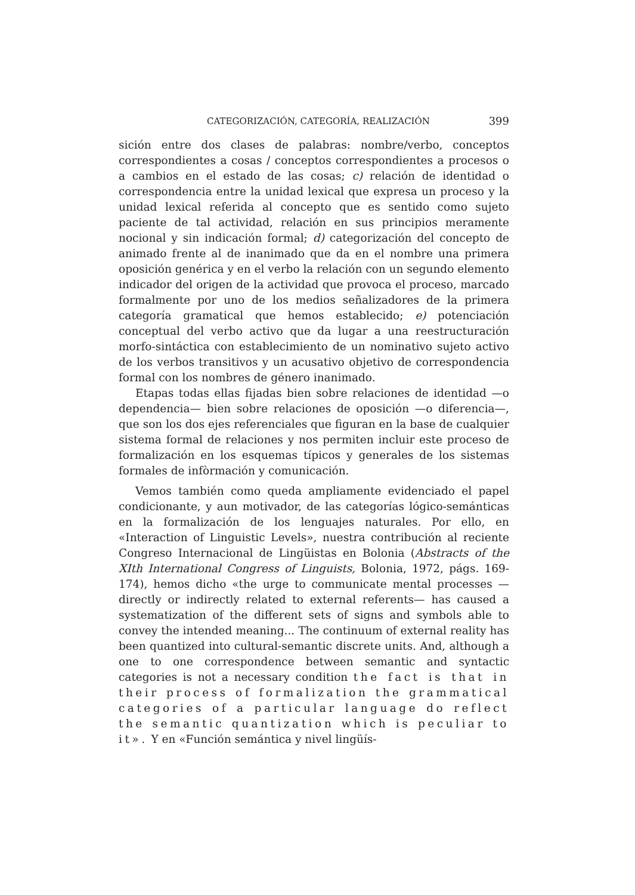CATEGORIZACIÓN, CATEGORÍA, REALIZACIÓN 399
sición entre dos clases de palabras: nombre/verbo, conceptos correspondientes a cosas / conceptos correspondientes a procesos o a cambios en el estado de las cosas; c) relación de identidad o correspondencia entre la unidad lexical que expresa un proceso y la unidad lexical referida al concepto que es sentido como sujeto paciente de tal actividad, relación en sus principios meramente nocional y sin indicación formal; d) categorización del concepto de animado frente al de inanimado que da en el nombre una primera oposición genérica y en el verbo la relación con un segundo elemento indicador del origen de la actividad que provoca el proceso, marcado formalmente por uno de los medios señalizadores de la primera categoría gramatical que hemos establecido; e) potenciación conceptual del verbo activo que da lugar a una reestructuración morfo-sintáctica con establecimiento de un nominativo sujeto activo de los verbos transitivos y un acusativo objetivo de correspondencia formal con los nombres de género inanimado.
Etapas todas ellas fijadas bien sobre relaciones de identidad —o dependencia— bien sobre relaciones de oposición —o diferencia—, que son los dos ejes referenciales que figuran en la base de cualquier sistema formal de relaciones y nos permiten incluir este proceso de formalización en los esquemas típicos y generales de los sistemas formales de infòrmación y comunicación.
Vemos también como queda ampliamente evidenciado el papel condicionante, y aun motivador, de las categorías lógico-semánticas en la formalización de los lenguajes naturales. Por ello, en «Interaction of Linguistic Levels», nuestra contribución al reciente Congreso Internacional de Lingüistas en Bolonia (Abstracts of the XIth International Congress of Linguists, Bolonia, 1972, págs. 169-174), hemos dicho «the urge to communicate mental processes —directly or indirectly related to external referents— has caused a systematization of the different sets of signs and symbols able to convey the intended meaning... The continuum of external reality has been quantized into cultural-semantic discrete units. And, although a one to one correspondence between semantic and syntactic categories is not a necessary condition the fact is that in their process of formalization the grammatical categories of a particular language do reflect the semantic quantization which is peculiar to it». Y en «Función semántica y nivel lingüís-